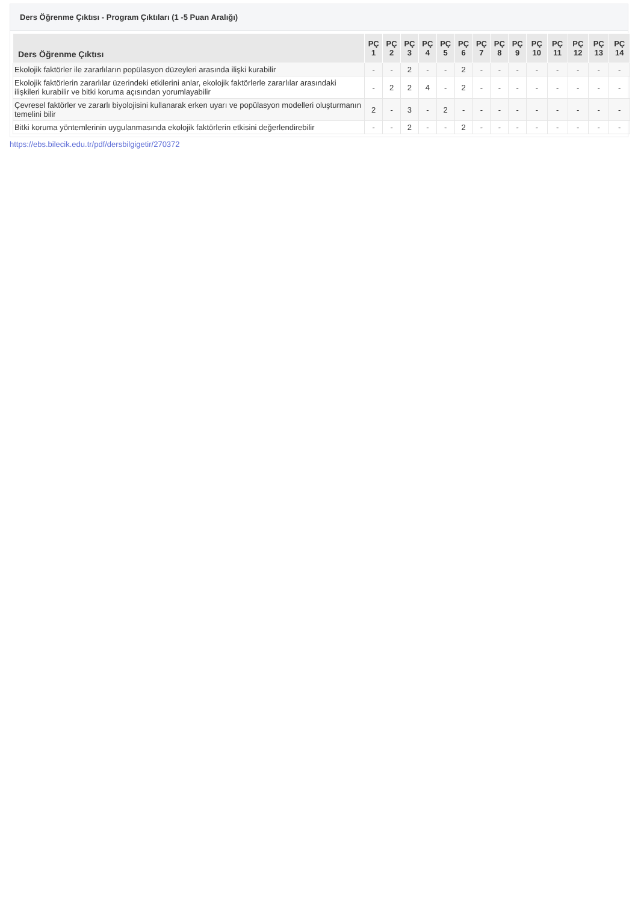Ders Öğrenme Çıktısı - Program Çıktıları (1 -5 Puan Aralığı)
| Ders Öğrenme Çıktısı | PÇ 1 | PÇ 2 | PÇ 3 | PÇ 4 | PÇ 5 | PÇ 6 | PÇ 7 | PÇ 8 | PÇ 9 | PÇ 10 | PÇ 11 | PÇ 12 | PÇ 13 | PÇ 14 |
| --- | --- | --- | --- | --- | --- | --- | --- | --- | --- | --- | --- | --- | --- | --- |
| Ekolojik faktörler ile zararlıların popülasyon düzeyleri arasında ilişki kurabilir | - | - | 2 | - | - | 2 | - | - | - | - | - | - | - | - |
| Ekolojik faktörlerin zararlılar üzerindeki etkilerini anlar, ekolojik faktörlerle zararlılar arasındaki ilişkileri kurabilir ve bitki koruma açısından yorumlayabilir | - | 2 | 2 | 4 | - | 2 | - | - | - | - | - | - | - | - |
| Çevresel faktörler ve zararlı biyolojisini kullanarak erken uyarı ve popülasyon modelleri oluşturmanın temelini bilir | 2 | - | 3 | - | 2 | - | - | - | - | - | - | - | - | - |
| Bitki koruma yöntemlerinin uygulanmasında ekolojik faktörlerin etkisini değerlendirebilir | - | - | 2 | - | - | 2 | - | - | - | - | - | - | - | - |
https://ebs.bilecik.edu.tr/pdf/dersbilgigetir/270372